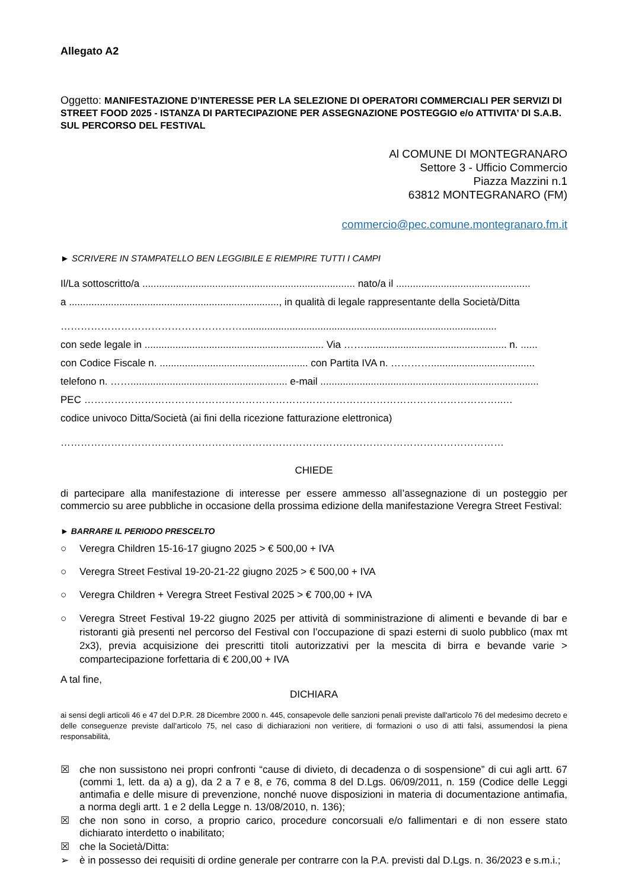Allegato A2
Oggetto: MANIFESTAZIONE D’INTERESSE PER LA SELEZIONE DI OPERATORI COMMERCIALI PER SERVIZI DI STREET FOOD 2025 - ISTANZA DI PARTECIPAZIONE PER ASSEGNAZIONE POSTEGGIO e/o ATTIVITA’ DI S.A.B. SUL PERCORSO DEL FESTIVAL
Al COMUNE DI MONTEGRANARO
Settore 3 - Ufficio Commercio
Piazza Mazzini n.1
63812 MONTEGRANARO (FM)
commercio@pec.comune.montegranaro.fm.it
► SCRIVERE IN STAMPATELLO BEN LEGGIBILE E RIEMPIRE TUTTI I CAMPI
Il/La sottoscritto/a ............................................................................ nato/a il ................................................
a ..........................................................................., in qualità di legale rappresentante della Società/Ditta
………………………………………………...........................................................................................
con sede legale in ................................................................ Via ……................................................... n. ......
con Codice Fiscale n. ..................................................... con Partita IVA n. ………….....................................
telefono n. ……........................................................ e-mail ..............................................................................
PEC ……………………………………………………………………………………………………………..…
codice univoco Ditta/Società (ai fini della ricezione fatturazione elettronica)
……………………………………………………………………………………………………………………
CHIEDE
di partecipare alla manifestazione di interesse per essere ammesso all’assegnazione di un posteggio per commercio su aree pubbliche in occasione della prossima edizione della manifestazione Veregra Street Festival:
► BARRARE IL PERIODO PRESCELTO
○ Veregra Children 15-16-17 giugno 2025 > € 500,00 + IVA
○ Veregra Street Festival 19-20-21-22 giugno 2025 > € 500,00 + IVA
○ Veregra Children + Veregra Street Festival 2025 > € 700,00 + IVA
○ Veregra Street Festival 19-22 giugno 2025 per attività di somministrazione di alimenti e bevande di bar e ristoranti già presenti nel percorso del Festival con l’occupazione di spazi esterni di suolo pubblico (max mt 2x3), previa acquisizione dei prescritti titoli autorizzativi per la mescita di birra e bevande varie > compartecipazione forfettaria di € 200,00 + IVA
A tal fine,
DICHIARA
ai sensi degli articoli 46 e 47 del D.P.R. 28 Dicembre 2000 n. 445, consapevole delle sanzioni penali previste dall'articolo 76 del medesimo decreto e delle conseguenze previste dall’articolo 75, nel caso di dichiarazioni non veritiere, di formazioni o uso di atti falsi, assumendosi la piena responsabilità,
☒ che non sussistono nei propri confronti “cause di divieto, di decadenza o di sospensione” di cui agli artt. 67 (commi 1, lett. da a) a g), da 2 a 7 e 8, e 76, comma 8 del D.Lgs. 06/09/2011, n. 159 (Codice delle Leggi antimafia e delle misure di prevenzione, nonché nuove disposizioni in materia di documentazione antimafia, a norma degli artt. 1 e 2 della Legge n. 13/08/2010, n. 136);
☒ che non sono in corso, a proprio carico, procedure concorsuali e/o fallimentari e di non essere stato dichiarato interdetto o inabilitato;
☒ che la Società/Ditta:
➢ è in possesso dei requisiti di ordine generale per contrarre con la P.A. previsti dal D.Lgs. n. 36/2023 e s.m.i.;